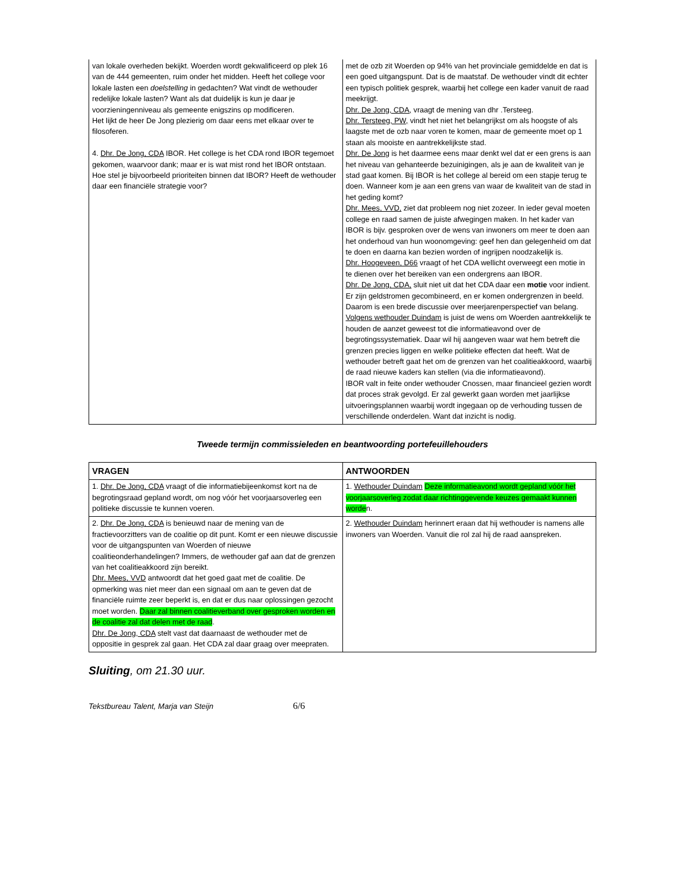| van lokale overheden bekijkt. Woerden wordt gekwalificeerd op plek 16 van de 444 gemeenten, ruim onder het midden. Heeft het college voor lokale lasten een doelstelling in gedachten? Wat vindt de wethouder redelijke lokale lasten? Want als dat duidelijk is kun je daar je voorzieningenniveau als gemeente enigszins op modificeren. Het lijkt de heer De Jong plezierig om daar eens met elkaar over te filosoferen. 4. Dhr. De Jong, CDA IBOR. Het college is het CDA rond IBOR tegemoet gekomen, waarvoor dank; maar er is wat mist rond het IBOR ontstaan. Hoe stel je bijvoorbeeld prioriteiten binnen dat IBOR? Heeft de wethouder daar een financiële strategie voor? | met de ozb zit Woerden op 94% van het provinciale gemiddelde en dat is een goed uitgangspunt. Dat is de maatstaf. De wethouder vindt dit echter een typisch politiek gesprek, waarbij het college een kader vanuit de raad meekrijgt. Dhr. De Jong, CDA, vraagt de mening van dhr .Tersteeg. Dhr. Tersteeg, PW, vindt het niet het belangrijkst om als hoogste of als laagste met de ozb naar voren te komen, maar de gemeente moet op 1 staan als mooiste en aantrekkelijkste stad. Dhr. De Jong is het daarmee eens maar denkt wel dat er een grens is aan het niveau van gehanteerde bezuinigingen, als je aan de kwaliteit van je stad gaat komen. Bij IBOR is het college al bereid om een stapje terug te doen. Wanneer kom je aan een grens van waar de kwaliteit van de stad in het geding komt? Dhr. Mees, VVD, ziet dat probleem nog niet zozeer. In ieder geval moeten college en raad samen de juiste afwegingen maken. In het kader van IBOR is bijv. gesproken over de wens van inwoners om meer te doen aan het onderhoud van hun woonomgeving: geef hen dan gelegenheid om dat te doen en daarna kan bezien worden of ingrijpen noodzakelijk is. Dhr. Hoogeveen, D66 vraagt of het CDA wellicht overweegt een motie in te dienen over het bereiken van een ondergrens aan IBOR. Dhr. De Jong, CDA, sluit niet uit dat het CDA daar een motie voor indient. Er zijn geldstromen gecombineerd, en er komen ondergrenzen in beeld. Daarom is een brede discussie over meerjarenperspectief van belang. Volgens wethouder Duindam is juist de wens om Woerden aantrekkelijk te houden de aanzet geweest tot die informatieavond over de begrotingssystematiek. Daar wil hij aangeven waar wat hem betreft die grenzen precies liggen en welke politieke effecten dat heeft. Wat de wethouder betreft gaat het om de grenzen van het coalitieakkoord, waarbij de raad nieuwe kaders kan stellen (via die informatieavond). IBOR valt in feite onder wethouder Cnossen, maar financieel gezien wordt dat proces strak gevolgd. Er zal gewerkt gaan worden met jaarlijkse uitvoeringsplannen waarbij wordt ingegaan op de verhouding tussen de verschillende onderdelen. Want dat inzicht is nodig. |
Tweede termijn commissieleden en beantwoording portefeuillehouders
| VRAGEN | ANTWOORDEN |
| --- | --- |
| 1. Dhr. De Jong, CDA vraagt of die informatiebijeenkomst kort na de begrotingsraad gepland wordt, om nog vóór het voorjaarsoverleg een politieke discussie te kunnen voeren. | 1. Wethouder Duindam Deze informatieavond wordt gepland vóór het voorjaarsoverleg zodat daar richtinggevende keuzes gemaakt kunnen worde n. |
| 2. Dhr. De Jong, CDA is benieuwd naar de mening van de fractievoorzitters van de coalitie op dit punt. Komt er een nieuwe discussie voor de uitgangspunten van Woerden of nieuwe coalitieonderhandelingen? Immers, de wethouder gaf aan dat de grenzen van het coalitieakkoord zijn bereikt. Dhr. Mees, VVD antwoordt dat het goed gaat met de coalitie. De opmerking was niet meer dan een signaal om aan te geven dat de financiële ruimte zeer beperkt is, en dat er dus naar oplossingen gezocht moet worden. Daar zal binnen coalitieverband over gesproken worden en de coalitie zal dat delen met de raad . Dhr. De Jong, CDA stelt vast dat daarnaast de wethouder met de oppositie in gesprek zal gaan. Het CDA zal daar graag over meepraten. | 2. Wethouder Duindam herinnert eraan dat hij wethouder is namens alle inwoners van Woerden. Vanuit die rol zal hij de raad aanspreken. |
Sluiting, om 21.30 uur.
Tekstbureau Talent, Marja van Steijn 6/6